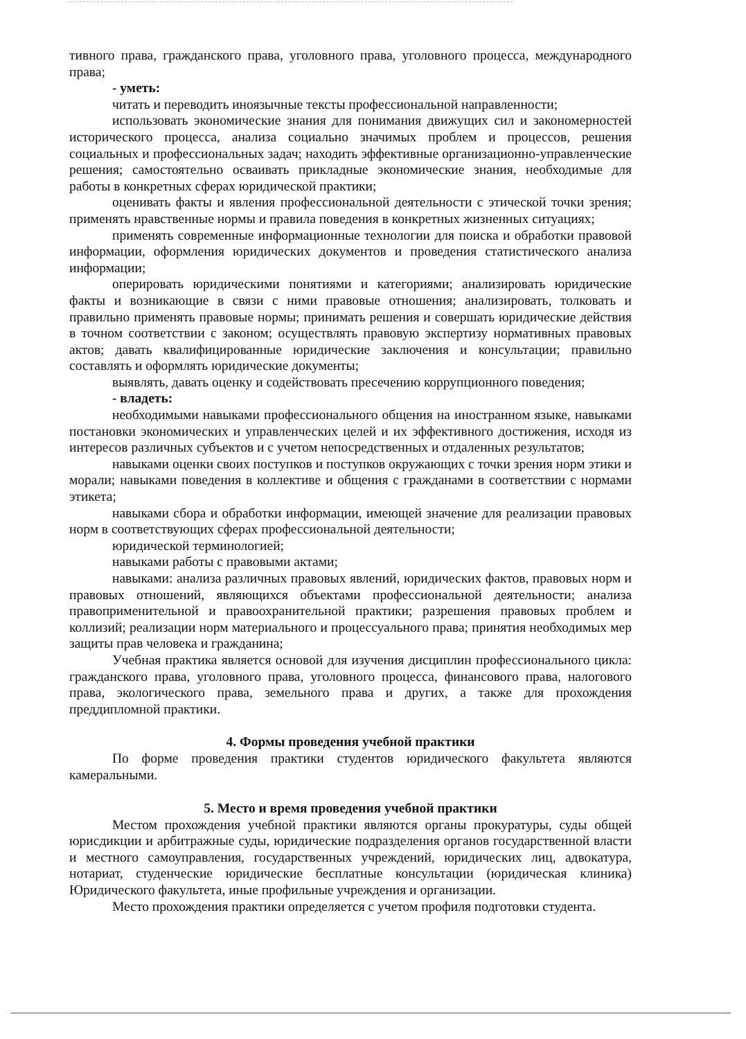тивного права, гражданского права, уголовного права, уголовного процесса, международного права;
- уметь:
читать и переводить иноязычные тексты профессиональной направленности;
использовать экономические знания для понимания движущих сил и закономерностей исторического процесса, анализа социально значимых проблем и процессов, решения социальных и профессиональных задач; находить эффективные организационно-управленческие решения; самостоятельно осваивать прикладные экономические знания, необходимые для работы в конкретных сферах юридической практики;
оценивать факты и явления профессиональной деятельности с этической точки зрения; применять нравственные нормы и правила поведения в конкретных жизненных ситуациях;
применять современные информационные технологии для поиска и обработки правовой информации, оформления юридических документов и проведения статистического анализа информации;
оперировать юридическими понятиями и категориями; анализировать юридические факты и возникающие в связи с ними правовые отношения; анализировать, толковать и правильно применять правовые нормы; принимать решения и совершать юридические действия в точном соответствии с законом; осуществлять правовую экспертизу нормативных правовых актов; давать квалифицированные юридические заключения и консультации; правильно составлять и оформлять юридические документы;
выявлять, давать оценку и содействовать пресечению коррупционного поведения;
- владеть:
необходимыми навыками профессионального общения на иностранном языке, навыками постановки экономических и управленческих целей и их эффективного достижения, исходя из интересов различных субъектов и с учетом непосредственных и отдаленных результатов;
навыками оценки своих поступков и поступков окружающих с точки зрения норм этики и морали; навыками поведения в коллективе и общения с гражданами в соответствии с нормами этикета;
навыками сбора и обработки информации, имеющей значение для реализации правовых норм в соответствующих сферах профессиональной деятельности;
юридической терминологией;
навыками работы с правовыми актами;
навыками: анализа различных правовых явлений, юридических фактов, правовых норм и правовых отношений, являющихся объектами профессиональной деятельности; анализа правоприменительной и правоохранительной практики; разрешения правовых проблем и коллизий; реализации норм материального и процессуального права; принятия необходимых мер защиты прав человека и гражданина;
Учебная практика является основой для изучения дисциплин профессионального цикла: гражданского права, уголовного права, уголовного процесса, финансового права, налогового права, экологического права, земельного права и других, а также для прохождения преддипломной практики.
4. Формы проведения учебной практики
По форме проведения практики студентов юридического факультета являются камеральными.
5. Место и время проведения учебной практики
Местом прохождения учебной практики являются органы прокуратуры, суды общей юрисдикции и арбитражные суды, юридические подразделения органов государственной власти и местного самоуправления, государственных учреждений, юридических лиц, адвокатура, нотариат, студенческие юридические бесплатные консультации (юридическая клиника) Юридического факультета, иные профильные учреждения и организации.
Место прохождения практики определяется с учетом профиля подготовки студента.